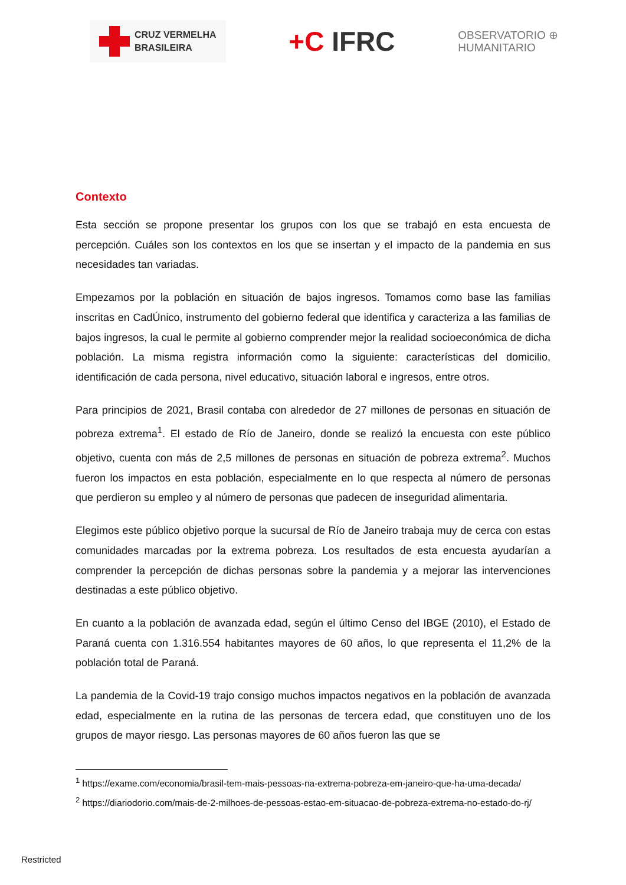CRUZ VERMELHA
BRASILEIRA
+C IFRC
OBSERVATORIO ⊕
HUMANITARIO
Contexto
Esta sección se propone presentar los grupos con los que se trabajó en esta encuesta de percepción. Cuáles son los contextos en los que se insertan y el impacto de la pandemia en sus necesidades tan variadas.
Empezamos por la población en situación de bajos ingresos. Tomamos como base las familias inscritas en CadÚnico, instrumento del gobierno federal que identifica y caracteriza a las familias de bajos ingresos, la cual le permite al gobierno comprender mejor la realidad socioeconómica de dicha población. La misma registra información como la siguiente: características del domicilio, identificación de cada persona, nivel educativo, situación laboral e ingresos, entre otros.
Para principios de 2021, Brasil contaba con alrededor de 27 millones de personas en situación de pobreza extrema<sup>1</sup>. El estado de Río de Janeiro, donde se realizó la encuesta con este público objetivo, cuenta con más de 2,5 millones de personas en situación de pobreza extrema<sup>2</sup>. Muchos fueron los impactos en esta población, especialmente en lo que respecta al número de personas que perdieron su empleo y al número de personas que padecen de inseguridad alimentaria.
Elegimos este público objetivo porque la sucursal de Río de Janeiro trabaja muy de cerca con estas comunidades marcadas por la extrema pobreza. Los resultados de esta encuesta ayudarían a comprender la percepción de dichas personas sobre la pandemia y a mejorar las intervenciones destinadas a este público objetivo.
En cuanto a la población de avanzada edad, según el último Censo del IBGE (2010), el Estado de Paraná cuenta con 1.316.554 habitantes mayores de 60 años, lo que representa el 11,2% de la población total de Paraná.
La pandemia de la Covid-19 trajo consigo muchos impactos negativos en la población de avanzada edad, especialmente en la rutina de las personas de tercera edad, que constituyen uno de los grupos de mayor riesgo. Las personas mayores de 60 años fueron las que se
<sup>1</sup> https://exame.com/economia/brasil-tem-mais-pessoas-na-extrema-pobreza-em-janeiro-que-ha-uma-decada/
<sup>2</sup> https://diariodorio.com/mais-de-2-milhoes-de-pessoas-estao-em-situacao-de-pobreza-extrema-no-estado-do-rj/
Restricted